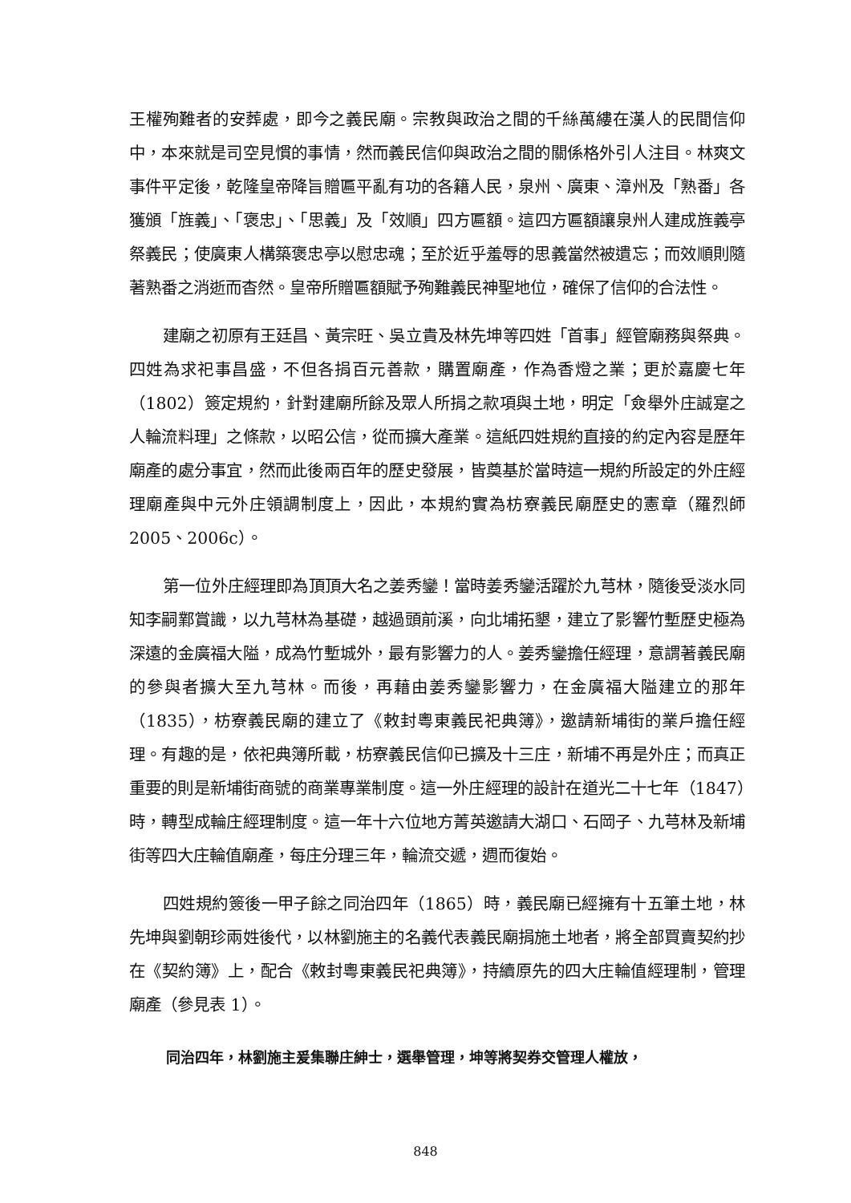王權殉難者的安葬處，即今之義民廟。宗教與政治之間的千絲萬縷在漢人的民間信仰中，本來就是司空見慣的事情，然而義民信仰與政治之間的關係格外引人注目。林爽文事件平定後，乾隆皇帝降旨贈匾平亂有功的各籍人民，泉州、廣東、漳州及「熟番」各獲頒「旌義」、「褒忠」、「思義」及「效順」四方匾額。這四方匾額讓泉州人建成旌義亭祭義民；使廣東人構築褒忠亭以慰忠魂；至於近乎羞辱的思義當然被遺忘；而效順則隨著熟番之消逝而杳然。皇帝所贈匾額賦予殉難義民神聖地位，確保了信仰的合法性。
建廟之初原有王廷昌、黃宗旺、吳立貴及林先坤等四姓「首事」經管廟務與祭典。四姓為求祀事昌盛，不但各捐百元善款，購置廟產，作為香燈之業；更於嘉慶七年（1802）簽定規約，針對建廟所餘及眾人所捐之款項與土地，明定「僉舉外庄誠寔之人輪流料理」之條款，以昭公信，從而擴大產業。這紙四姓規約直接的約定內容是歷年廟產的處分事宜，然而此後兩百年的歷史發展，皆奠基於當時這一規約所設定的外庄經理廟產與中元外庄領調制度上，因此，本規約實為枋寮義民廟歷史的憲章（羅烈師 2005、2006c）。
第一位外庄經理即為頂頂大名之姜秀鑾！當時姜秀鑾活躍於九芎林，隨後受淡水同知李嗣鄴賞識，以九芎林為基礎，越過頭前溪，向北埔拓墾，建立了影響竹塹歷史極為深遠的金廣福大隘，成為竹塹城外，最有影響力的人。姜秀鑾擔任經理，意謂著義民廟的參與者擴大至九芎林。而後，再藉由姜秀鑾影響力，在金廣福大隘建立的那年（1835），枋寮義民廟的建立了《敕封粵東義民祀典簿》，邀請新埔街的業戶擔任經理。有趣的是，依祀典簿所載，枋寮義民信仰已擴及十三庄，新埔不再是外庄；而真正重要的則是新埔街商號的商業專業制度。這一外庄經理的設計在道光二十七年（1847）時，轉型成輪庄經理制度。這一年十六位地方菁英邀請大湖口、石岡子、九芎林及新埔街等四大庄輪值廟產，每庄分理三年，輪流交遞，週而復始。
四姓規約簽後一甲子餘之同治四年（1865）時，義民廟已經擁有十五筆土地，林先坤與劉朝珍兩姓後代，以林劉施主的名義代表義民廟捐施土地者，將全部買賣契約抄在《契約簿》上，配合《敕封粵東義民祀典簿》，持續原先的四大庄輪值經理制，管理廟產（參見表 1）。
同治四年，林劉施主爰集聯庄紳士，選舉管理，坤等將契券交管理人權放，
848